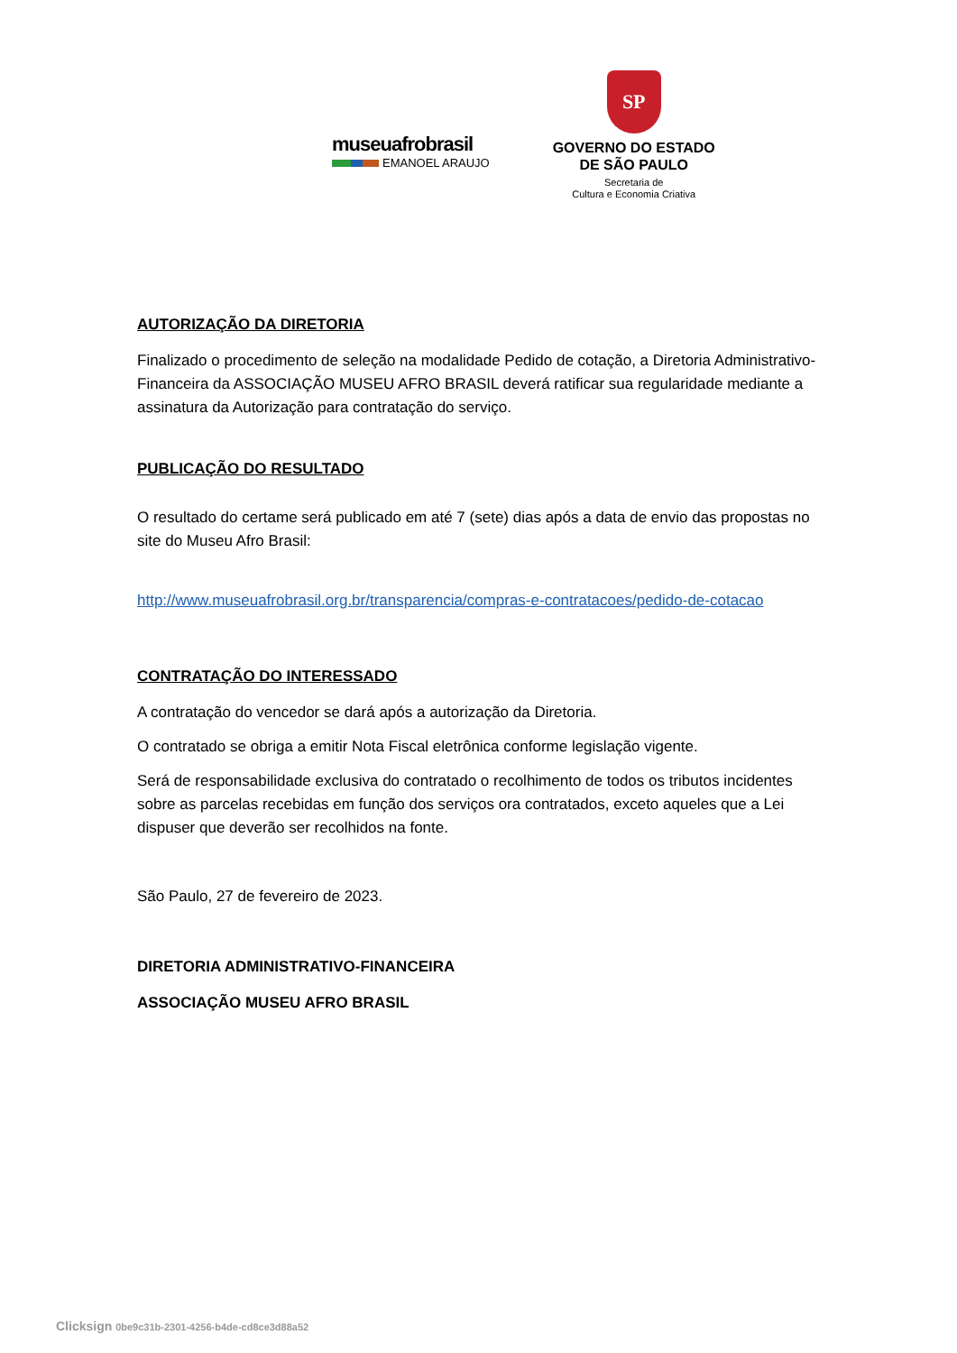museuafrobrasil
EMANOEL ARAUJO
SP
GOVERNO DO ESTADO
DE SÃO PAULO
Secretaria de
Cultura e Economia Criativa
AUTORIZAÇÃO DA DIRETORIA
Finalizado o procedimento de seleção na modalidade Pedido de cotação, a Diretoria Administrativo-Financeira da ASSOCIAÇÃO MUSEU AFRO BRASIL deverá ratificar sua regularidade mediante a assinatura da Autorização para contratação do serviço.
PUBLICAÇÃO DO RESULTADO
O resultado do certame será publicado em até 7 (sete) dias após a data de envio das propostas no site do Museu Afro Brasil:
http://www.museuafrobrasil.org.br/transparencia/compras-e-contratacoes/pedido-de-cotacao
CONTRATAÇÃO DO INTERESSADO
A contratação do vencedor se dará após a autorização da Diretoria.
O contratado se obriga a emitir Nota Fiscal eletrônica conforme legislação vigente.
Será de responsabilidade exclusiva do contratado o recolhimento de todos os tributos incidentes sobre as parcelas recebidas em função dos serviços ora contratados, exceto aqueles que a Lei dispuser que deverão ser recolhidos na fonte.
São Paulo, 27 de fevereiro de 2023.
DIRETORIA ADMINISTRATIVO-FINANCEIRA
ASSOCIAÇÃO MUSEU AFRO BRASIL
Clicksign 0be9c31b-2301-4256-b4de-cd8ce3d88a52